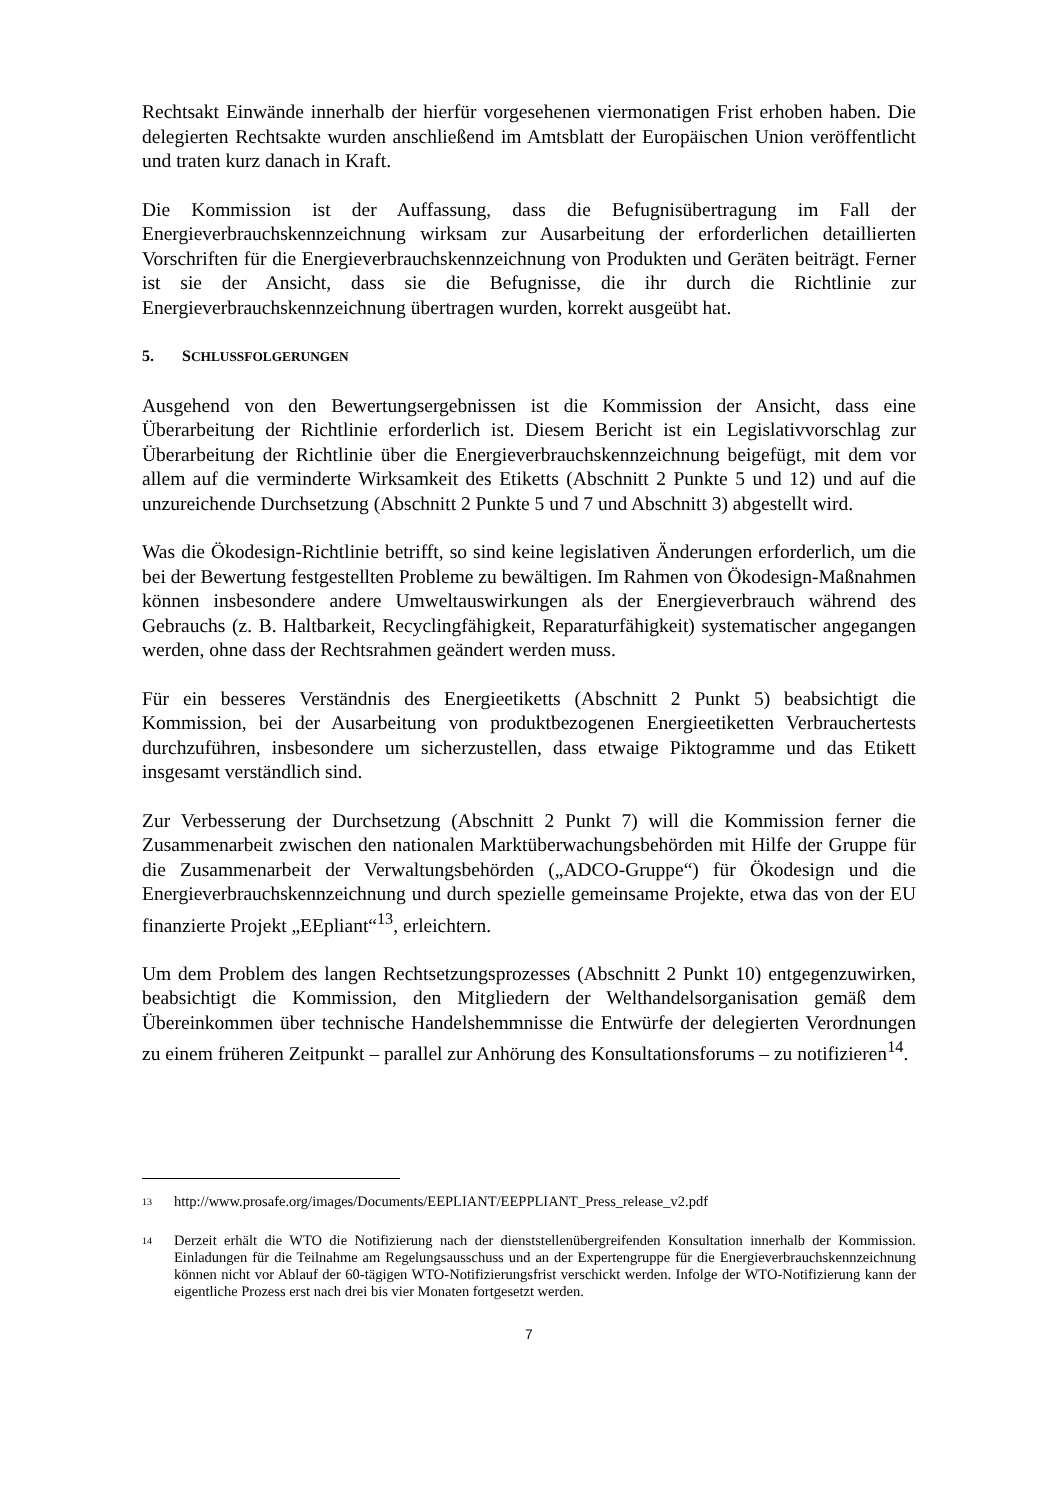Rechtsakt Einwände innerhalb der hierfür vorgesehenen viermonatigen Frist erhoben haben. Die delegierten Rechtsakte wurden anschließend im Amtsblatt der Europäischen Union veröffentlicht und traten kurz danach in Kraft.
Die Kommission ist der Auffassung, dass die Befugnisübertragung im Fall der Energieverbrauchskennzeichnung wirksam zur Ausarbeitung der erforderlichen detaillierten Vorschriften für die Energieverbrauchskennzeichnung von Produkten und Geräten beiträgt. Ferner ist sie der Ansicht, dass sie die Befugnisse, die ihr durch die Richtlinie zur Energieverbrauchskennzeichnung übertragen wurden, korrekt ausgeübt hat.
5. SCHLUSSFOLGERUNGEN
Ausgehend von den Bewertungsergebnissen ist die Kommission der Ansicht, dass eine Überarbeitung der Richtlinie erforderlich ist. Diesem Bericht ist ein Legislativvorschlag zur Überarbeitung der Richtlinie über die Energieverbrauchskennzeichnung beigefügt, mit dem vor allem auf die verminderte Wirksamkeit des Etiketts (Abschnitt 2 Punkte 5 und 12) und auf die unzureichende Durchsetzung (Abschnitt 2 Punkte 5 und 7 und Abschnitt 3) abgestellt wird.
Was die Ökodesign-Richtlinie betrifft, so sind keine legislativen Änderungen erforderlich, um die bei der Bewertung festgestellten Probleme zu bewältigen. Im Rahmen von Ökodesign-Maßnahmen können insbesondere andere Umweltauswirkungen als der Energieverbrauch während des Gebrauchs (z. B. Haltbarkeit, Recyclingfähigkeit, Reparaturfähigkeit) systematischer angegangen werden, ohne dass der Rechtsrahmen geändert werden muss.
Für ein besseres Verständnis des Energieetiketts (Abschnitt 2 Punkt 5) beabsichtigt die Kommission, bei der Ausarbeitung von produktbezogenen Energieetiketten Verbrauchertests durchzuführen, insbesondere um sicherzustellen, dass etwaige Piktogramme und das Etikett insgesamt verständlich sind.
Zur Verbesserung der Durchsetzung (Abschnitt 2 Punkt 7) will die Kommission ferner die Zusammenarbeit zwischen den nationalen Marktüberwachungsbehörden mit Hilfe der Gruppe für die Zusammenarbeit der Verwaltungsbehörden („ADCO-Gruppe“) für Ökodesign und die Energieverbrauchskennzeichnung und durch spezielle gemeinsame Projekte, etwa das von der EU finanzierte Projekt „EEpliant“<sup>13</sup>, erleichtern.
Um dem Problem des langen Rechtsetzungsprozesses (Abschnitt 2 Punkt 10) entgegenzuwirken, beabsichtigt die Kommission, den Mitgliedern der Welthandelsorganisation gemäß dem Übereinkommen über technische Handelshemmnisse die Entwürfe der delegierten Verordnungen zu einem früheren Zeitpunkt – parallel zur Anhörung des Konsultationsforums – zu notifizieren<sup>14</sup>.
<sup>13</sup> http://www.prosafe.org/images/Documents/EEPLIANT/EEPPLIANT_Press_release_v2.pdf
<sup>14</sup> Derzeit erhält die WTO die Notifizierung nach der dienststellenübergreifenden Konsultation innerhalb der Kommission. Einladungen für die Teilnahme am Regelungsausschuss und an der Expertengruppe für die Energieverbrauchskennzeichnung können nicht vor Ablauf der 60-tägigen WTO-Notifizierungsfrist verschickt werden. Infolge der WTO-Notifizierung kann der eigentliche Prozess erst nach drei bis vier Monaten fortgesetzt werden.
7